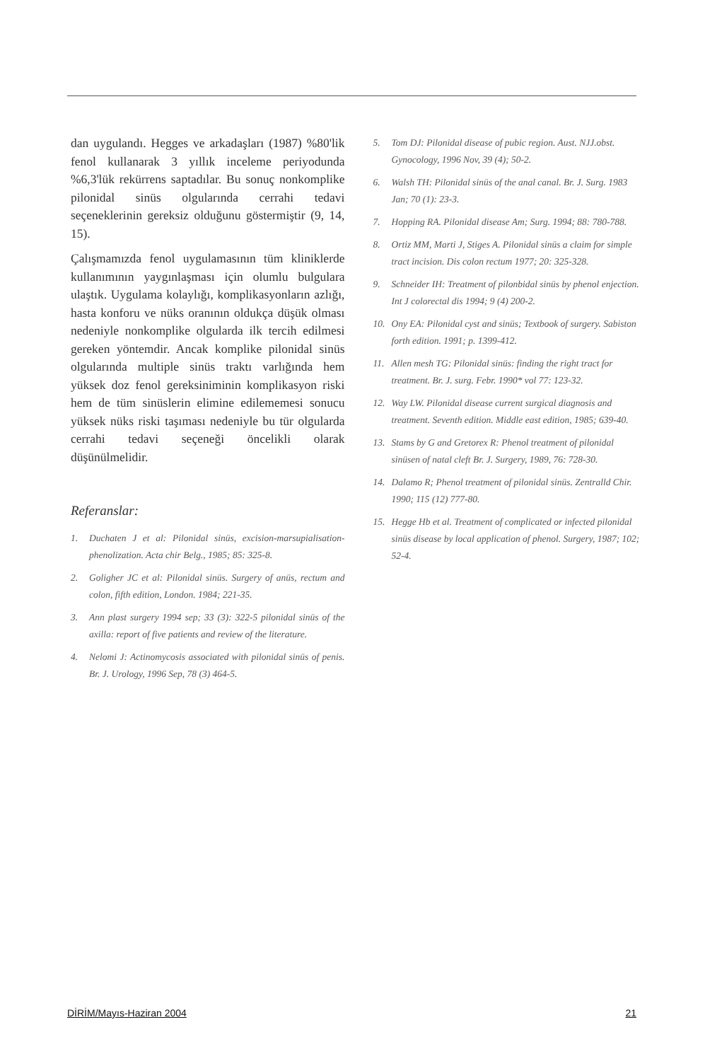dan uygulandı. Hegges ve arkadaşları (1987) %80'lik fenol kullanarak 3 yıllık inceleme periyodunda %6,3'lük rekürrens saptadılar. Bu sonuç nonkomplike pilonidal sinüs olgularında cerrahi tedavi seçeneklerinin gereksiz olduğunu göstermiştir (9, 14, 15).
Çalışmamızda fenol uygulamasının tüm kliniklerde kullanımının yaygınlaşması için olumlu bulgulara ulaştık. Uygulama kolaylığı, komplikasyonların azlığı, hasta konforu ve nüks oranının oldukça düşük olması nedeniyle nonkomplike olgularda ilk tercih edilmesi gereken yöntemdir. Ancak komplike pilonidal sinüs olgularında multiple sinüs traktı varlığında hem yüksek doz fenol gereksiniminin komplikasyon riski hem de tüm sinüslerin elimine edilememesi sonucu yüksek nüks riski taşıması nedeniyle bu tür olgularda cerrahi tedavi seçeneği öncelikli olarak düşünülmelidir.
Referanslar:
1. Duchaten J et al: Pilonidal sinüs, excision-marsupialisation-phenolization. Acta chir Belg., 1985; 85: 325-8.
2. Goligher JC et al: Pilonidal sinüs. Surgery of anüs, rectum and colon, fifth edition, London. 1984; 221-35.
3. Ann plast surgery 1994 sep; 33 (3): 322-5 pilonidal sinüs of the axilla: report of five patients and review of the literature.
4. Nelomi J: Actinomycosis associated with pilonidal sinüs of penis. Br. J. Urology, 1996 Sep, 78 (3) 464-5.
5. Tom DJ: Pilonidal disease of pubic region. Aust. NJJ.obst. Gynocology, 1996 Nov, 39 (4); 50-2.
6. Walsh TH: Pilonidal sinüs of the anal canal. Br. J. Surg. 1983 Jan; 70 (1): 23-3.
7. Hopping RA. Pilonidal disease Am; Surg. 1994; 88: 780-788.
8. Ortiz MM, Marti J, Stiges A. Pilonidal sinüs a claim for simple tract incision. Dis colon rectum 1977; 20: 325-328.
9. Schneider IH: Treatment of pilonbidal sinüs by phenol enjection. Int J colorectal dis 1994; 9 (4) 200-2.
10. Ony EA: Pilonidal cyst and sinüs; Textbook of surgery. Sabiston forth edition. 1991; p. 1399-412.
11. Allen mesh TG: Pilonidal sinüs: finding the right tract for treatment. Br. J. surg. Febr. 1990* vol 77: 123-32.
12. Way LW. Pilonidal disease current surgical diagnosis and treatment. Seventh edition. Middle east edition, 1985; 639-40.
13. Stams by G and Gretorex R: Phenol treatment of pilonidal sinüsen of natal cleft Br. J. Surgery, 1989, 76: 728-30.
14. Dalamo R; Phenol treatment of pilonidal sinüs. Zentralld Chir. 1990; 115 (12) 777-80.
15. Hegge Hb et al. Treatment of complicated or infected pilonidal sinüs disease by local application of phenol. Surgery, 1987; 102; 52-4.
DİRİM/Mayıs-Haziran 2004 21